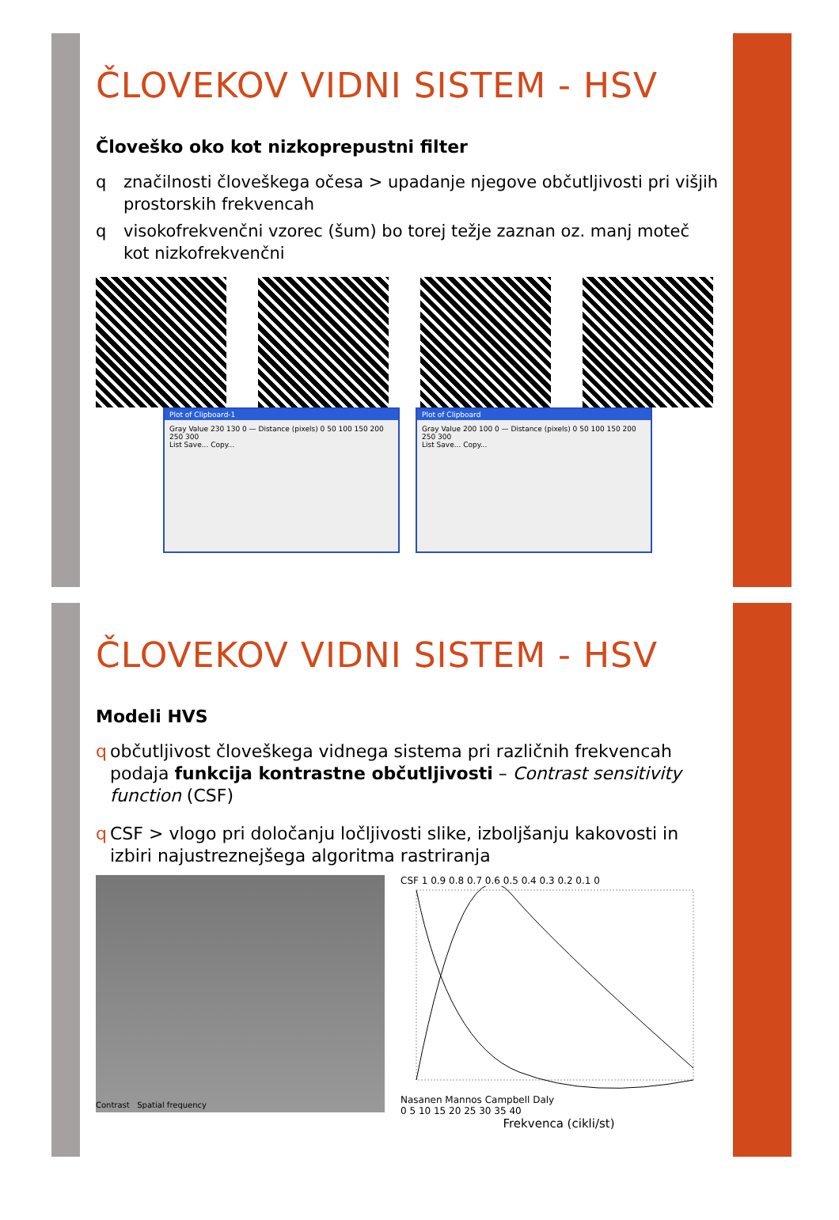ČLOVEKOV VIDNI SISTEM - HSV
Človeško oko kot nizkoprepustni filter
q značilnosti človeškega očesa > upadanje njegove občutljivosti pri višjih prostorskih frekvencah
q visokofrekvenčni vzorec (šum) bo torej težje zaznan oz. manj moteč kot nizkofrekvenčni
Plot of Clipboard-1
Gray Value 230 130 0 — Distance (pixels) 0 50 100 150 200 250 300
List Save... Copy...
Plot of Clipboard
Gray Value 200 100 0 — Distance (pixels) 0 50 100 150 200 250 300
List Save... Copy...
ČLOVEKOV VIDNI SISTEM - HSV
Modeli HVS
q občutljivost človeškega vidnega sistema pri različnih frekvencah podaja funkcija kontrastne občutljivosti – Contrast sensitivity function (CSF)
q CSF > vlogo pri določanju ločljivosti slike, izboljšanju kakovosti in izbiri najustreznejšega algoritma rastriranja
Contrast Spatial frequency
CSF 1 0.9 0.8 0.7 0.6 0.5 0.4 0.3 0.2 0.1 0
Nasanen Mannos Campbell Daly
0 5 10 15 20 25 30 35 40
Frekvenca (cikli/st)